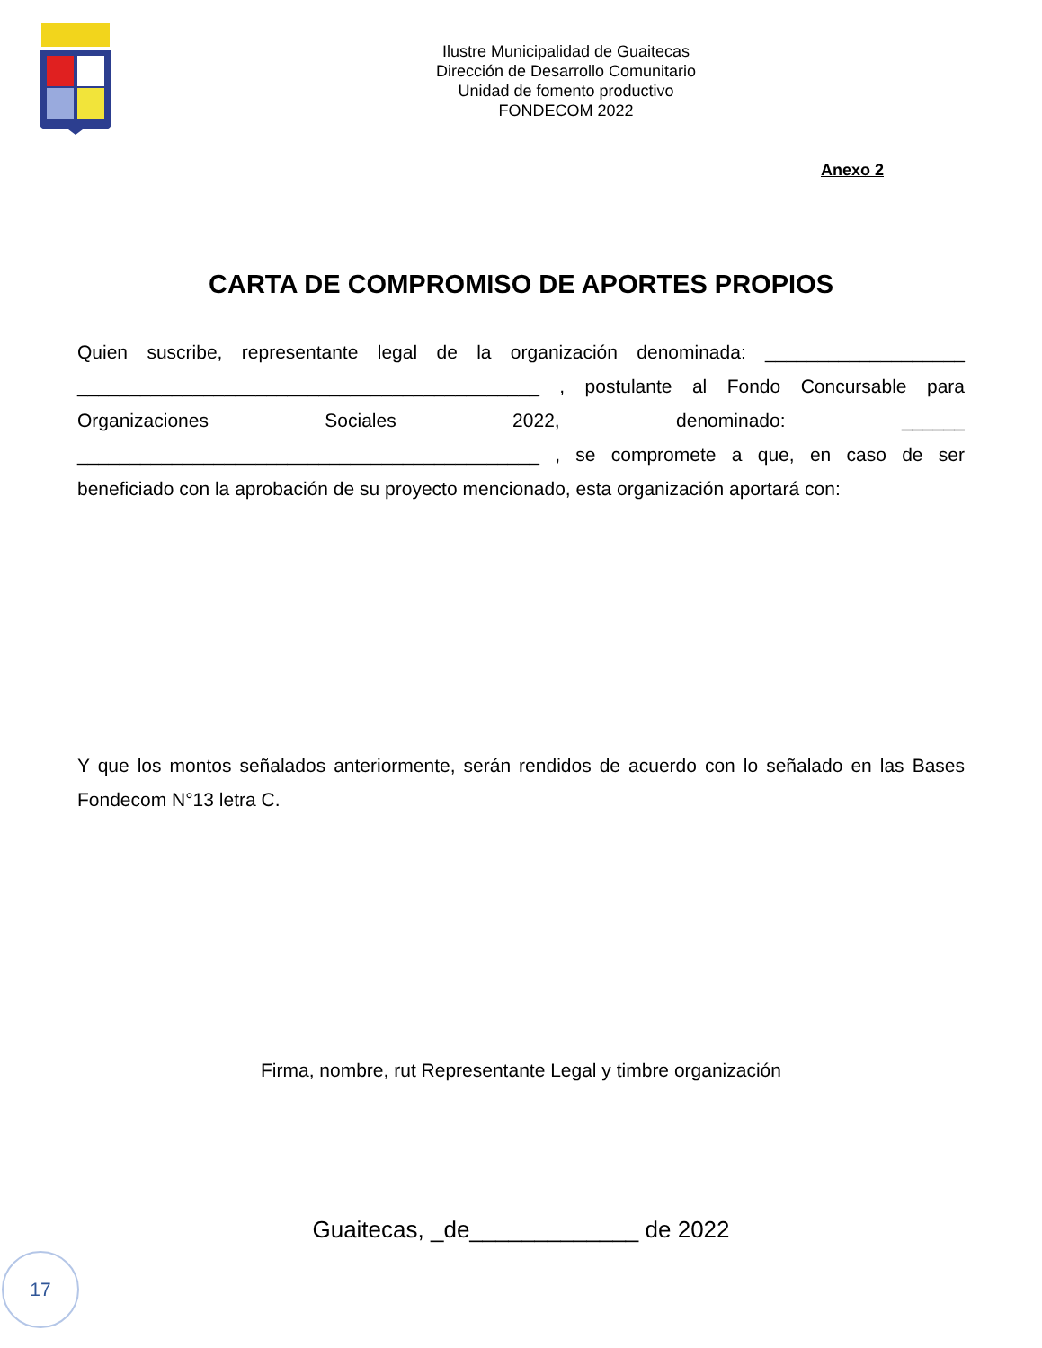Ilustre Municipalidad de Guaitecas
Dirección de Desarrollo Comunitario
Unidad de fomento productivo
FONDECOM 2022
Anexo 2
CARTA DE COMPROMISO DE APORTES PROPIOS
Quien suscribe, representante legal de la organización denominada: ___________________ ____________________________________________ , postulante al Fondo Concursable para Organizaciones Sociales 2022, denominado: ______ ____________________________________________ , se compromete a que, en caso de ser beneficiado con la aprobación de su proyecto mencionado, esta organización aportará con:
Y que los montos señalados anteriormente, serán rendidos de acuerdo con lo señalado en las Bases Fondecom N°13 letra C.
Firma, nombre, rut Representante Legal y timbre organización
Guaitecas, _de_____________ de 2022
17